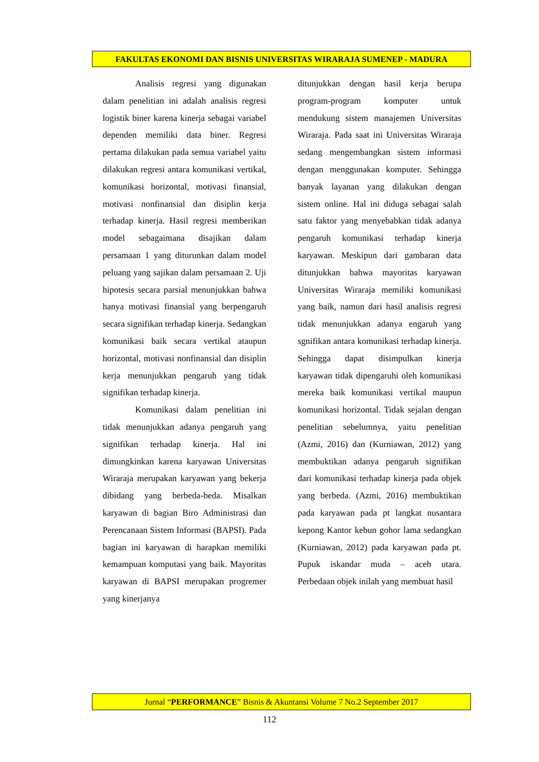FAKULTAS EKONOMI DAN BISNIS UNIVERSITAS WIRARAJA SUMENEP - MADURA
Analisis regresi yang digunakan dalam penelitian ini adalah analisis regresi logistik biner karena kinerja sebagai variabel dependen memiliki data biner. Regresi pertama dilakukan pada semua variabel yaitu dilakukan regresi antara komunikasi vertikal, komunikasi horizontal, motivasi finansial, motivasi nonfinansial dan disiplin kerja terhadap kinerja. Hasil regresi memberikan model sebagaimana disajikan dalam persamaan 1 yang diturunkan dalam model peluang yang sajikan dalam persamaan 2. Uji hipotesis secara parsial menunjukkan bahwa hanya motivasi finansial yang berpengaruh secara signifikan terhadap kinerja. Sedangkan komunikasi baik secara vertikal ataupun horizontal, motivasi nonfinansial dan disiplin kerja menunjukkan pengaruh yang tidak signifikan terhadap kinerja.
Komunikasi dalam penelitian ini tidak menunjukkan adanya pengaruh yang signifikan terhadap kinerja. Hal ini dimungkinkan karena karyawan Universitas Wiraraja merupakan karyawan yang bekerja dibidang yang berbeda-beda. Misalkan karyawan di bagian Biro Administrasi dan Perencanaan Sistem Informasi (BAPSI). Pada bagian ini karyawan di harapkan memiliki kemampuan komputasi yang baik. Mayoritas karyawan di BAPSI merupakan progremer yang kinerjanya
ditunjukkan dengan hasil kerja berupa program-program komputer untuk mendukung sistem manajemen Universitas Wiraraja. Pada saat ini Universitas Wiraraja sedang mengembangkan sistem informasi dengan menggunakan komputer. Sehingga banyak layanan yang dilakukan dengan sistem online. Hal ini diduga sebagai salah satu faktor yang menyebabkan tidak adanya pengaruh komunikasi terhadap kinerja karyawan. Meskipun dari gambaran data ditunjukkan bahwa mayoritas karyawan Universitas Wiraraja memiliki komunikasi yang baik, namun dari hasil analisis regresi tidak menunjukkan adanya engaruh yang sgnifikan antara komunikasi terhadap kinerja. Sehingga dapat disimpulkan kinerja karyawan tidak dipengaruhi oleh komunikasi mereka baik komunikasi vertikal maupun komunikasi horizontal. Tidak sejalan dengan penelitian sebelumnya, yaitu penelitian (Azmi, 2016) dan (Kurniawan, 2012) yang membuktikan adanya pengaruh signifikan dari komunikasi terhadap kinerja pada objek yang berbeda. (Azmi, 2016) membuktikan pada karyawan pada pt langkat nusantara kepong Kantor kebun gohor lama sedangkan (Kurniawan, 2012) pada karyawan pada pt. Pupuk iskandar muda – aceh utara. Perbedaan objek inilah yang membuat hasil
Jurnal “PERFORMANCE” Bisnis & Akuntansi Volume 7 No.2 September 2017
112